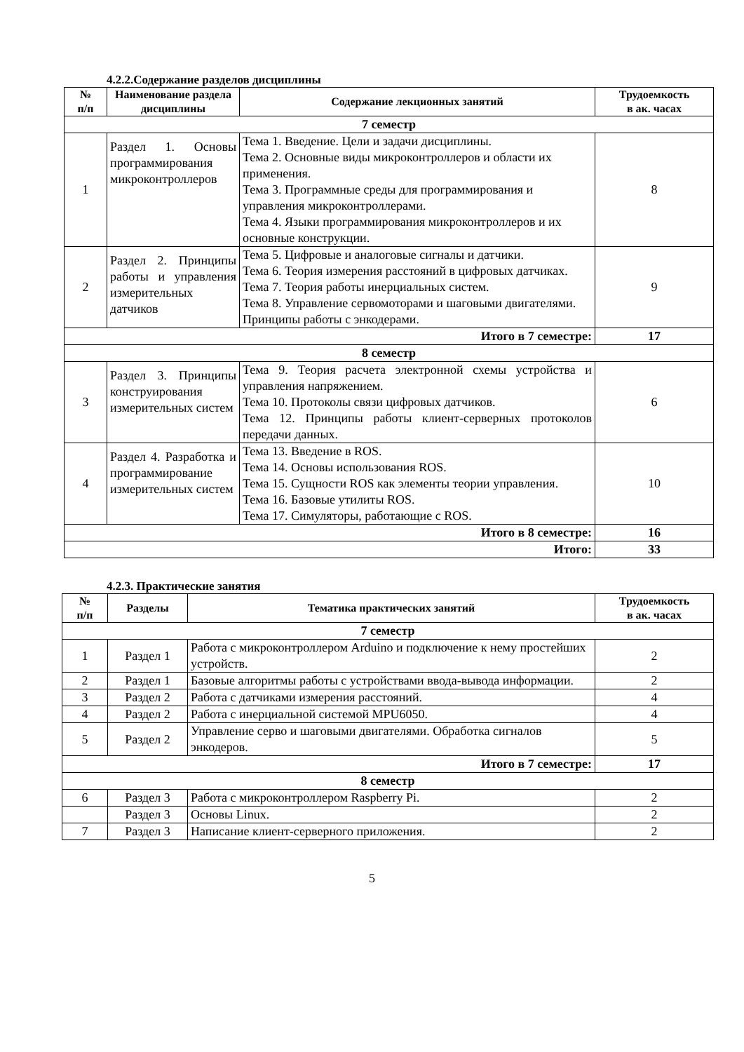4.2.2.Содержание разделов дисциплины
| № п/п | Наименование раздела дисциплины | Содержание лекционных занятий | Трудоемкость в ак. часах |
| --- | --- | --- | --- |
| 7 семестр | | | |
| 1 | Раздел 1. Основы программирования микроконтроллеров | Тема 1. Введение. Цели и задачи дисциплины. Тема 2. Основные виды микроконтроллеров и области их применения. Тема 3. Программные среды для программирования и управления микроконтроллерами. Тема 4. Языки программирования микроконтроллеров и их основные конструкции. | 8 |
| 2 | Раздел 2. Принципы работы и управления измерительных датчиков | Тема 5. Цифровые и аналоговые сигналы и датчики. Тема 6. Теория измерения расстояний в цифровых датчиках. Тема 7. Теория работы инерциальных систем. Тема 8. Управление сервомоторами и шаговыми двигателями. Принципы работы с энкодерами. | 9 |
| Итого в 7 семестре: | | | 17 |
| 8 семестр | | | |
| 3 | Раздел 3. Принципы конструирования измерительных систем | Тема 9. Теория расчета электронной схемы устройства и управления напряжением. Тема 10. Протоколы связи цифровых датчиков. Тема 12. Принципы работы клиент-серверных протоколов передачи данных. | 6 |
| 4 | Раздел 4. Разработка и программирование измерительных систем | Тема 13. Введение в ROS. Тема 14. Основы использования ROS. Тема 15. Сущности ROS как элементы теории управления. Тема 16. Базовые утилиты ROS. Тема 17. Симуляторы, работающие с ROS. | 10 |
| Итого в 8 семестре: | | | 16 |
| Итого: | | | 33 |
4.2.3. Практические занятия
| № п/п | Разделы | Тематика практических занятий | Трудоемкость в ак. часах |
| --- | --- | --- | --- |
| 7 семестр | | | |
| 1 | Раздел 1 | Работа с микроконтроллером Arduino и подключение к нему простейших устройств. | 2 |
| 2 | Раздел 1 | Базовые алгоритмы работы с устройствами ввода-вывода информации. | 2 |
| 3 | Раздел 2 | Работа с датчиками измерения расстояний. | 4 |
| 4 | Раздел 2 | Работа с инерциальной системой MPU6050. | 4 |
| 5 | Раздел 2 | Управление серво и шаговыми двигателями. Обработка сигналов энкодеров. | 5 |
| Итого в 7 семестре: | | | 17 |
| 8 семестр | | | |
| 6 | Раздел 3 | Работа с микроконтроллером Raspberry Pi. | 2 |
| | Раздел 3 | Основы Linux. | 2 |
| 7 | Раздел 3 | Написание клиент-серверного приложения. | 2 |
5